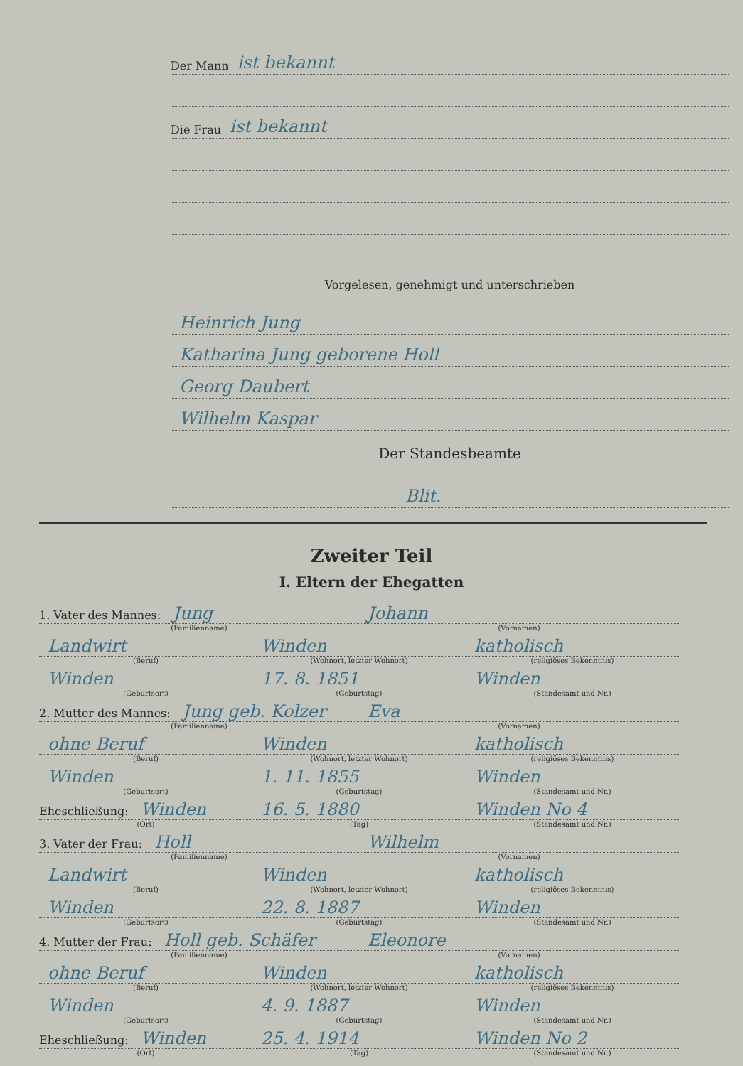Der Mann ist bekannt
Die Frau ist bekannt
Vorgelesen, genehmigt und unterschrieben
Heinrich Jung
Katharina Jung geborene Holl
Georg Daubert
Wilhelm Kaspar
Der Standesbeamte
Blit.
Zweiter Teil
I. Eltern der Ehegatten
1. Vater des Mannes: Jung
Johann
(Familienname) (Vornamen)
Landwirt
Winden
katholisch
(Beruf) (Wohnort, letzter Wohnort) (religiöses Bekenntnis)
Winden
17. 8. 1851
Winden
(Geburtsort) (Geburtstag) (Standesamt und Nr.)
2. Mutter des Mannes: Jung geb. Kolzer
Eva
(Familienname) (Vornamen)
ohne Beruf
Winden
katholisch
(Beruf) (Wohnort, letzter Wohnort) (religiöses Bekenntnis)
Winden
1. 11. 1855
Winden
(Geburtsort) (Geburtstag) (Standesamt und Nr.)
Eheschließung: Winden
16. 5. 1880
Winden No 4
(Ort) (Tag) (Standesamt und Nr.)
3. Vater der Frau: Holl
Wilhelm
(Familienname) (Vornamen)
Landwirt
Winden
katholisch
(Beruf) (Wohnort, letzter Wohnort) (religiöses Bekenntnis)
Winden
22. 8. 1887
Winden
(Geburtsort) (Geburtstag) (Standesamt und Nr.)
4. Mutter der Frau: Holl geb. Schäfer
Eleonore
(Familienname) (Vornamen)
ohne Beruf
Winden
katholisch
(Beruf) (Wohnort, letzter Wohnort) (religiöses Bekenntnis)
Winden
4. 9. 1887
Winden
(Geburtsort) (Geburtstag) (Standesamt und Nr.)
Eheschließung: Winden
25. 4. 1914
Winden No 2
(Ort) (Tag) (Standesamt und Nr.)